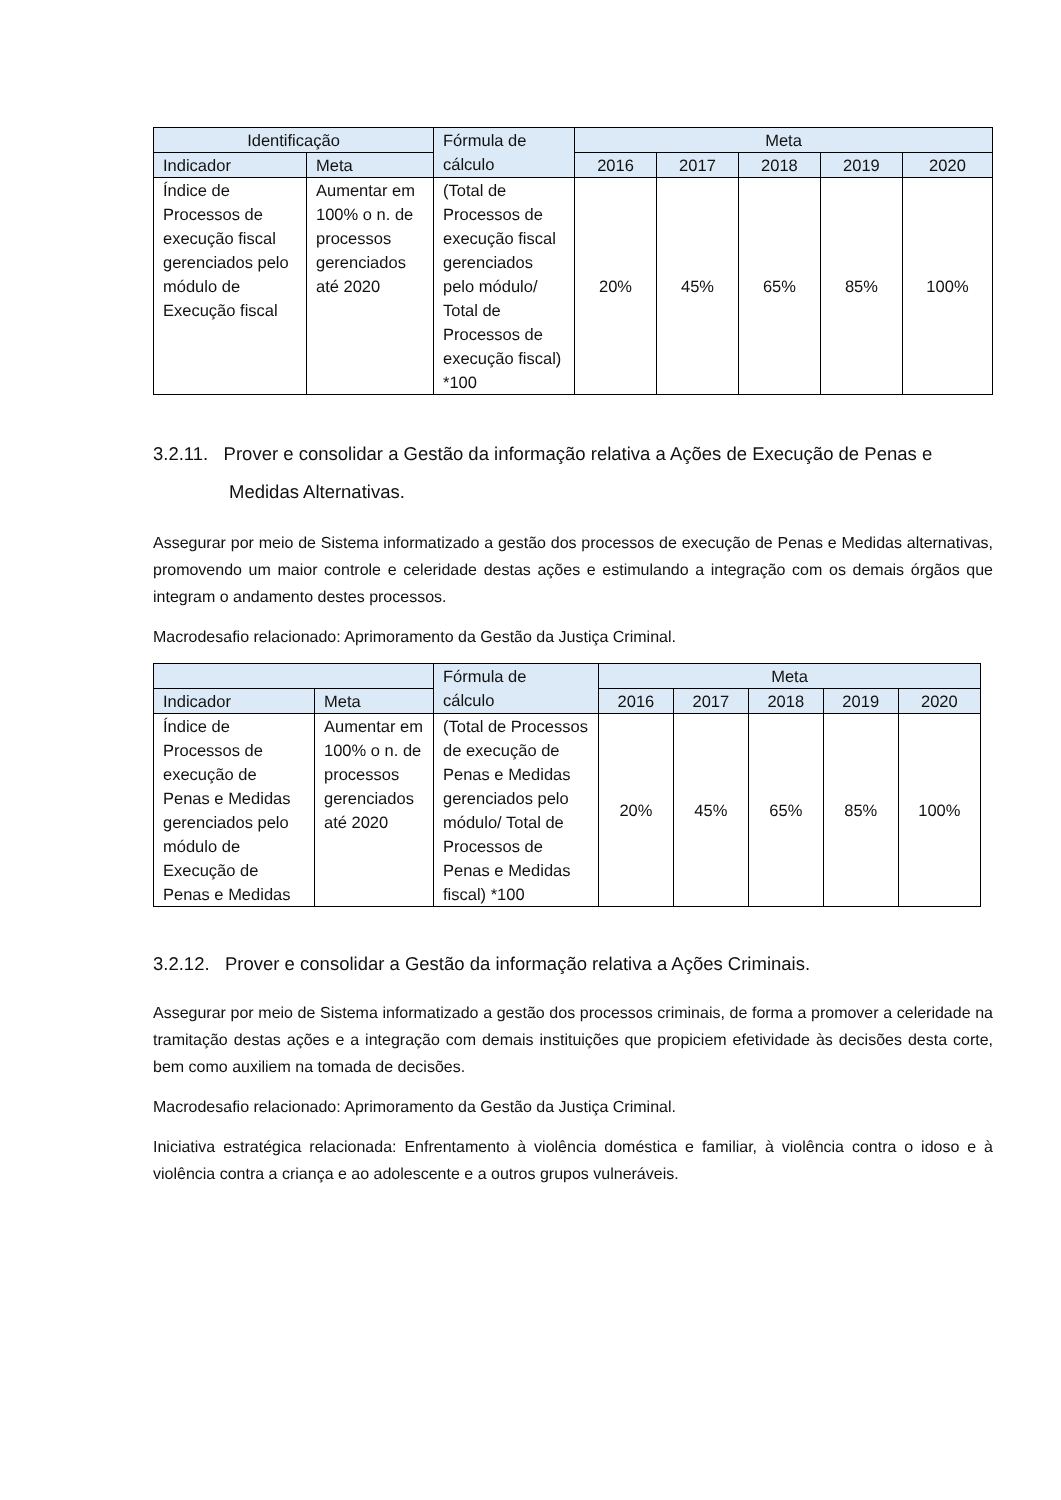| Identificação | | Fórmula de cálculo | Meta | | | | |
| --- | --- | --- | --- | --- | --- | --- | --- |
| Indicador | Meta | | 2016 | 2017 | 2018 | 2019 | 2020 |
| Índice de Processos de execução fiscal gerenciados pelo módulo de Execução fiscal | Aumentar em 100% o n. de processos gerenciados até 2020 | (Total de Processos de execução fiscal gerenciados pelo módulo/ Total de Processos de execução fiscal) *100 | 20% | 45% | 65% | 85% | 100% |
3.2.11. Prover e consolidar a Gestão da informação relativa a Ações de Execução de Penas e
Medidas Alternativas.
Assegurar por meio de Sistema informatizado a gestão dos processos de execução de Penas e Medidas alternativas, promovendo um maior controle e celeridade destas ações e estimulando a integração com os demais órgãos que integram o andamento destes processos.
Macrodesafio relacionado: Aprimoramento da Gestão da Justiça Criminal.
| | | Fórmula de cálculo | Meta | | | | |
| --- | --- | --- | --- | --- | --- | --- | --- |
| Indicador | Meta | | 2016 | 2017 | 2018 | 2019 | 2020 |
| Índice de Processos de execução de Penas e Medidas gerenciados pelo módulo de Execução de Penas e Medidas | Aumentar em 100% o n. de processos gerenciados até 2020 | (Total de Processos de execução de Penas e Medidas gerenciados pelo módulo/ Total de Processos de Penas e Medidas fiscal) *100 | 20% | 45% | 65% | 85% | 100% |
3.2.12. Prover e consolidar a Gestão da informação relativa a Ações Criminais.
Assegurar por meio de Sistema informatizado a gestão dos processos criminais, de forma a promover a celeridade na tramitação destas ações e a integração com demais instituições que propiciem efetividade às decisões desta corte, bem como auxiliem na tomada de decisões.
Macrodesafio relacionado: Aprimoramento da Gestão da Justiça Criminal.
Iniciativa estratégica relacionada: Enfrentamento à violência doméstica e familiar, à violência contra o idoso e à violência contra a criança e ao adolescente e a outros grupos vulneráveis.